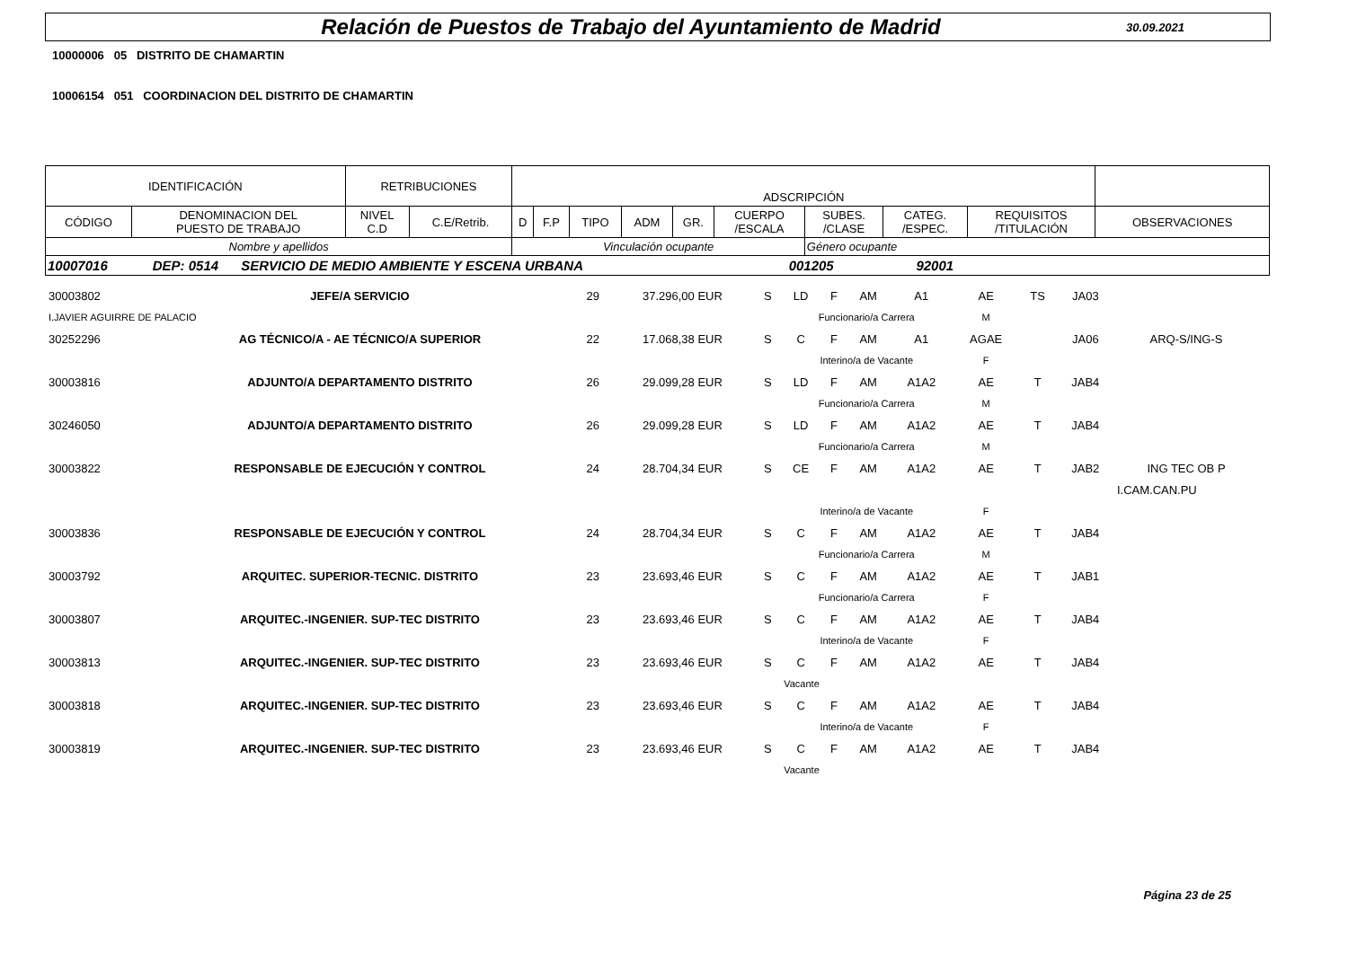Relación de Puestos de Trabajo del Ayuntamiento de Madrid
30.09.2021
10000006 05 DISTRITO DE CHAMARTIN
10006154 051 COORDINACION DEL DISTRITO DE CHAMARTIN
| IDENTIFICACIÓN | | RETRIBUCIONES | | ADSCRIPCIÓN | | | | | | | | | |
| CÓDIGO | DENOMINACION DEL PUESTO DE TRABAJO | NIVEL C.D | C.E/Retrib. | D | F.P | TIPO | ADM | GR. | CUERPO /ESCALA | SUBES. /CLASE | CATEG. /ESPEC. | REQUISITOS /TITULACIÓN | OBSERVACIONES |
| Nombre y apellidos | | | | Vinculación ocupante | | | | | | Género ocupante | | | |
| 10007016 DEP: 0514 SERVICIO DE MEDIO AMBIENTE Y ESCENA URBANA 001205 92001 | | | | | | | | | | | | | |
| 30003802 | JEFE/A SERVICIO | 29 | 37.296,00 EUR | S | LD | F | AM | A1 | AE | TS | JA03 | | |
| I.JAVIER AGUIRRE DE PALACIO | | | | | Funcionario/a Carrera | | | | M | | | | |
| 30252296 | AG TÉCNICO/A - AE TÉCNICO/A SUPERIOR | 22 | 17.068,38 EUR | S | C | F | AM | A1 | AGAE | | JA06 | ARQ-S/ING-S | |
| | | | | | Interino/a de Vacante | | | | F | | | | |
| 30003816 | ADJUNTO/A DEPARTAMENTO DISTRITO | 26 | 29.099,28 EUR | S | LD | F | AM | A1A2 | AE | T | JAB4 | | |
| | | | | | Funcionario/a Carrera | | | | M | | | | |
| 30246050 | ADJUNTO/A DEPARTAMENTO DISTRITO | 26 | 29.099,28 EUR | S | LD | F | AM | A1A2 | AE | T | JAB4 | | |
| | | | | | Funcionario/a Carrera | | | | M | | | | |
| 30003822 | RESPONSABLE DE EJECUCIÓN Y CONTROL | 24 | 28.704,34 EUR | S | CE | F | AM | A1A2 | AE | T | JAB2 | ING TEC OB P | |
| | | | | | | | | | | | I.CAM.CAN.PU | | |
| | | | | | Interino/a de Vacante | | | | F | | | | |
| 30003836 | RESPONSABLE DE EJECUCIÓN Y CONTROL | 24 | 28.704,34 EUR | S | C | F | AM | A1A2 | AE | T | JAB4 | | |
| | | | | | Funcionario/a Carrera | | | | M | | | | |
| 30003792 | ARQUITEC. SUPERIOR-TECNIC. DISTRITO | 23 | 23.693,46 EUR | S | C | F | AM | A1A2 | AE | T | JAB1 | | |
| | | | | | Funcionario/a Carrera | | | | F | | | | |
| 30003807 | ARQUITEC.-INGENIER. SUP-TEC DISTRITO | 23 | 23.693,46 EUR | S | C | F | AM | A1A2 | AE | T | JAB4 | | |
| | | | | | Interino/a de Vacante | | | | F | | | | |
| 30003813 | ARQUITEC.-INGENIER. SUP-TEC DISTRITO | 23 | 23.693,46 EUR | S | C | F | AM | A1A2 | AE | T | JAB4 | | |
| | | | | | Vacante | | | | | | | | |
| 30003818 | ARQUITEC.-INGENIER. SUP-TEC DISTRITO | 23 | 23.693,46 EUR | S | C | F | AM | A1A2 | AE | T | JAB4 | | |
| | | | | | Interino/a de Vacante | | | | F | | | | |
| 30003819 | ARQUITEC.-INGENIER. SUP-TEC DISTRITO | 23 | 23.693,46 EUR | S | C | F | AM | A1A2 | AE | T | JAB4 | | |
| | | | | | Vacante | | | | | | | | |
Página 23 de 25